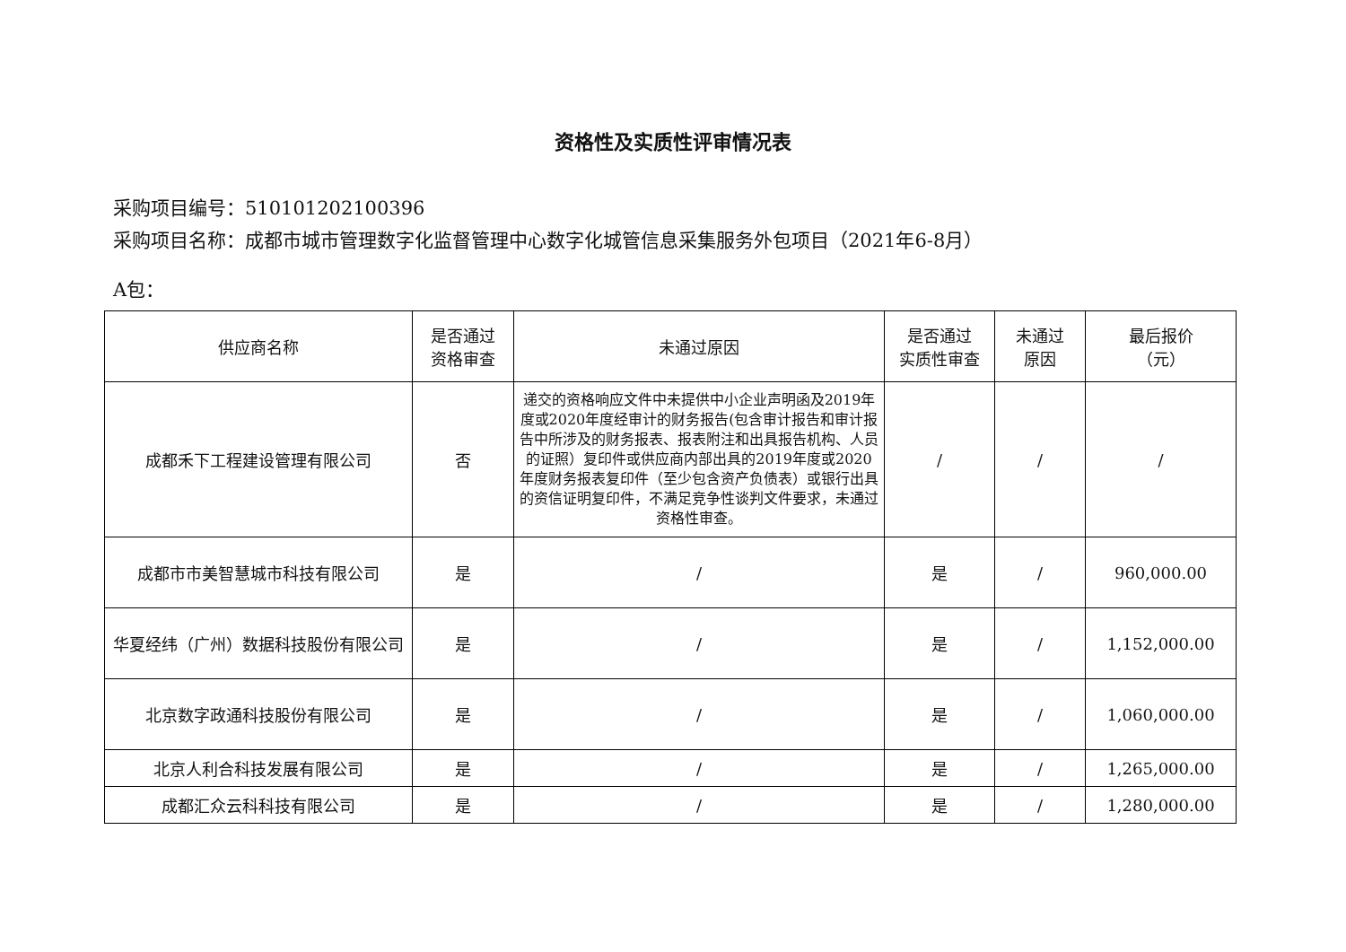资格性及实质性评审情况表
采购项目编号：510101202100396
采购项目名称：成都市城市管理数字化监督管理中心数字化城管信息采集服务外包项目（2021年6-8月）
A包：
| 供应商名称 | 是否通过 资格审查 | 未通过原因 | 是否通过 实质性审查 | 未通过 原因 | 最后报价 （元） |
| --- | --- | --- | --- | --- | --- |
| 成都禾下工程建设管理有限公司 | 否 | 递交的资格响应文件中未提供中小企业声明函及2019年度或2020年度经审计的财务报告(包含审计报告和审计报告中所涉及的财务报表、报表附注和出具报告机构、人员的证照）复印件或供应商内部出具的2019年度或2020年度财务报表复印件（至少包含资产负债表）或银行出具的资信证明复印件，不满足竞争性谈判文件要求，未通过资格性审查。 | / | / | / |
| 成都市市美智慧城市科技有限公司 | 是 | / | 是 | / | 960,000.00 |
| 华夏经纬（广州）数据科技股份有限公司 | 是 | / | 是 | / | 1,152,000.00 |
| 北京数字政通科技股份有限公司 | 是 | / | 是 | / | 1,060,000.00 |
| 北京人利合科技发展有限公司 | 是 | / | 是 | / | 1,265,000.00 |
| 成都汇众云科科技有限公司 | 是 | / | 是 | / | 1,280,000.00 |